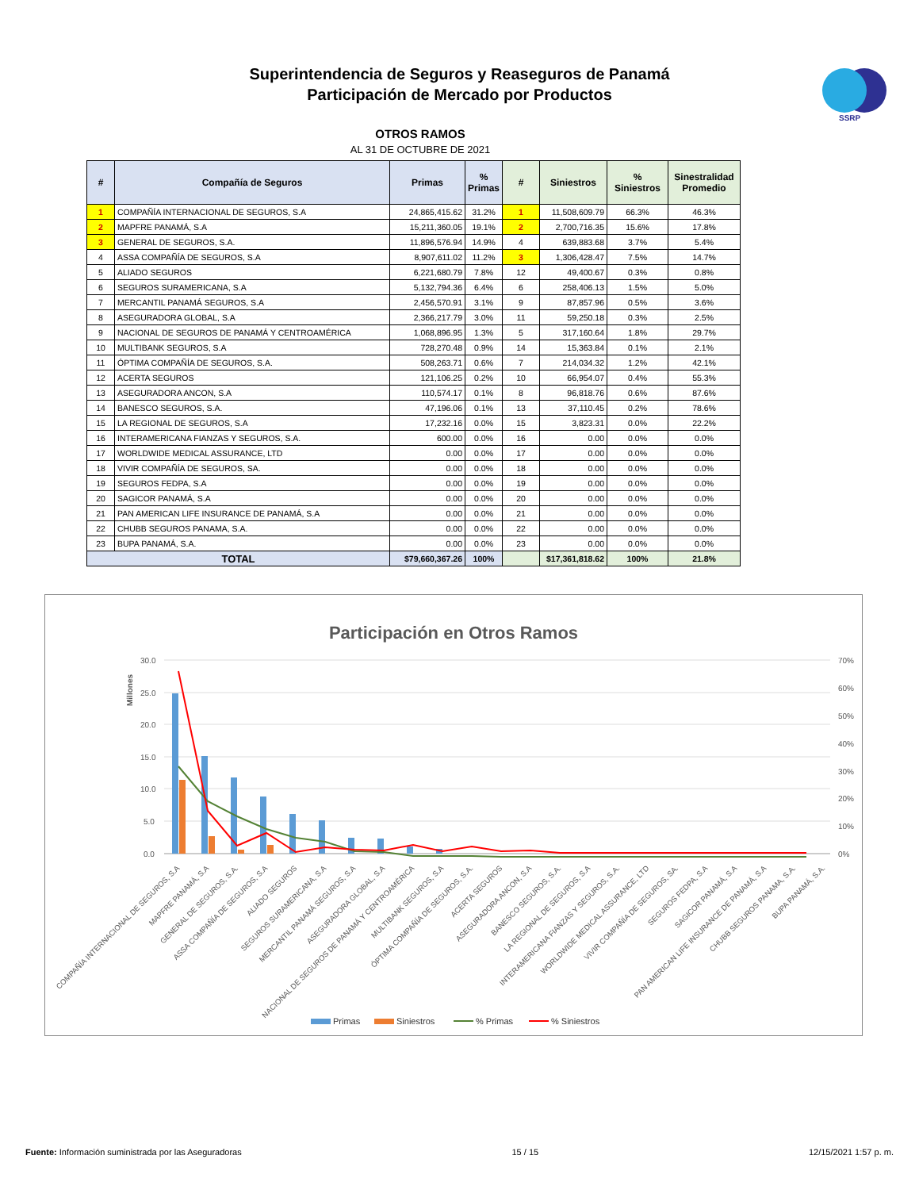Superintendencia de Seguros y Reaseguros de Panamá
Participación de Mercado por Productos
SSRP
OTROS RAMOS
AL 31 DE OCTUBRE DE 2021
| # | Compañía de Seguros | Primas | % Primas | # | Siniestros | % Siniestros | Sinestralidad Promedio |
| --- | --- | --- | --- | --- | --- | --- | --- |
| 1 | COMPAÑÍA INTERNACIONAL DE SEGUROS, S.A | 24,865,415.62 | 31.2% | 1 | 11,508,609.79 | 66.3% | 46.3% |
| 2 | MAPFRE PANAMÁ, S.A | 15,211,360.05 | 19.1% | 2 | 2,700,716.35 | 15.6% | 17.8% |
| 3 | GENERAL DE SEGUROS, S.A. | 11,896,576.94 | 14.9% | 4 | 639,883.68 | 3.7% | 5.4% |
| 4 | ASSA COMPAÑÍA DE SEGUROS, S.A | 8,907,611.02 | 11.2% | 3 | 1,306,428.47 | 7.5% | 14.7% |
| 5 | ALIADO SEGUROS | 6,221,680.79 | 7.8% | 12 | 49,400.67 | 0.3% | 0.8% |
| 6 | SEGUROS SURAMERICANA, S.A | 5,132,794.36 | 6.4% | 6 | 258,406.13 | 1.5% | 5.0% |
| 7 | MERCANTIL PANAMÁ SEGUROS, S.A | 2,456,570.91 | 3.1% | 9 | 87,857.96 | 0.5% | 3.6% |
| 8 | ASEGURADORA GLOBAL, S.A | 2,366,217.79 | 3.0% | 11 | 59,250.18 | 0.3% | 2.5% |
| 9 | NACIONAL DE SEGUROS DE PANAMÁ Y CENTROAMÉRICA | 1,068,896.95 | 1.3% | 5 | 317,160.64 | 1.8% | 29.7% |
| 10 | MULTIBANK SEGUROS, S.A | 728,270.48 | 0.9% | 14 | 15,363.84 | 0.1% | 2.1% |
| 11 | ÓPTIMA COMPAÑÍA DE SEGUROS, S.A. | 508,263.71 | 0.6% | 7 | 214,034.32 | 1.2% | 42.1% |
| 12 | ACERTA SEGUROS | 121,106.25 | 0.2% | 10 | 66,954.07 | 0.4% | 55.3% |
| 13 | ASEGURADORA ANCON, S.A | 110,574.17 | 0.1% | 8 | 96,818.76 | 0.6% | 87.6% |
| 14 | BANESCO SEGUROS, S.A. | 47,196.06 | 0.1% | 13 | 37,110.45 | 0.2% | 78.6% |
| 15 | LA REGIONAL DE SEGUROS, S.A | 17,232.16 | 0.0% | 15 | 3,823.31 | 0.0% | 22.2% |
| 16 | INTERAMERICANA FIANZAS Y SEGUROS, S.A. | 600.00 | 0.0% | 16 | 0.00 | 0.0% | 0.0% |
| 17 | WORLDWIDE MEDICAL ASSURANCE, LTD | 0.00 | 0.0% | 17 | 0.00 | 0.0% | 0.0% |
| 18 | VIVIR COMPAÑÍA DE SEGUROS, SA. | 0.00 | 0.0% | 18 | 0.00 | 0.0% | 0.0% |
| 19 | SEGUROS FEDPA, S.A | 0.00 | 0.0% | 19 | 0.00 | 0.0% | 0.0% |
| 20 | SAGICOR PANAMÁ, S.A | 0.00 | 0.0% | 20 | 0.00 | 0.0% | 0.0% |
| 21 | PAN AMERICAN LIFE INSURANCE DE PANAMÁ, S.A | 0.00 | 0.0% | 21 | 0.00 | 0.0% | 0.0% |
| 22 | CHUBB SEGUROS PANAMA, S.A. | 0.00 | 0.0% | 22 | 0.00 | 0.0% | 0.0% |
| 23 | BUPA PANAMÁ, S.A. | 0.00 | 0.0% | 23 | 0.00 | 0.0% | 0.0% |
| TOTAL | | $79,660,367.26 | 100% | | $17,361,818.62 | 100% | 21.8% |
Participación en Otros Ramos
30.0
25.0
20.0
15.0
10.0
5.0
0.0
70%
60%
50%
40%
30%
20%
10%
0%
Millones
COMPAÑÍA INTERNACIONAL DE SEGUROS, S.A
MAPFRE PANAMÁ, S.A
GENERAL DE SEGUROS, S.A.
ASSA COMPAÑÍA DE SEGUROS, S.A
ALIADO SEGUROS
SEGUROS SURAMERICANA, S.A
MERCANTIL PANAMÁ SEGUROS, S.A
ASEGURADORA GLOBAL, S.A
NACIONAL DE SEGUROS DE PANAMÁ Y CENTROAMÉRICA
MULTIBANK SEGUROS, S.A
ÓPTIMA COMPAÑÍA DE SEGUROS, S.A.
ACERTA SEGUROS
ASEGURADORA ANCON, S.A
BANESCO SEGUROS, S.A.
LA REGIONAL DE SEGUROS, S.A
INTERAMERICANA FIANZAS Y SEGUROS, S.A.
WORLDWIDE MEDICAL ASSURANCE, LTD
VIVIR COMPAÑÍA DE SEGUROS, SA.
SEGUROS FEDPA, S.A
SAGICOR PANAMÁ, S.A
PAN AMERICAN LIFE INSURANCE DE PANAMÁ, S.A
CHUBB SEGUROS PANAMA, S.A.
BUPA PANAMÁ, S.A.
Primas
Siniestros
% Primas
% Siniestros
Fuente: Información suministrada por las Aseguradoras 15 / 15 12/15/2021 1:57 p. m.